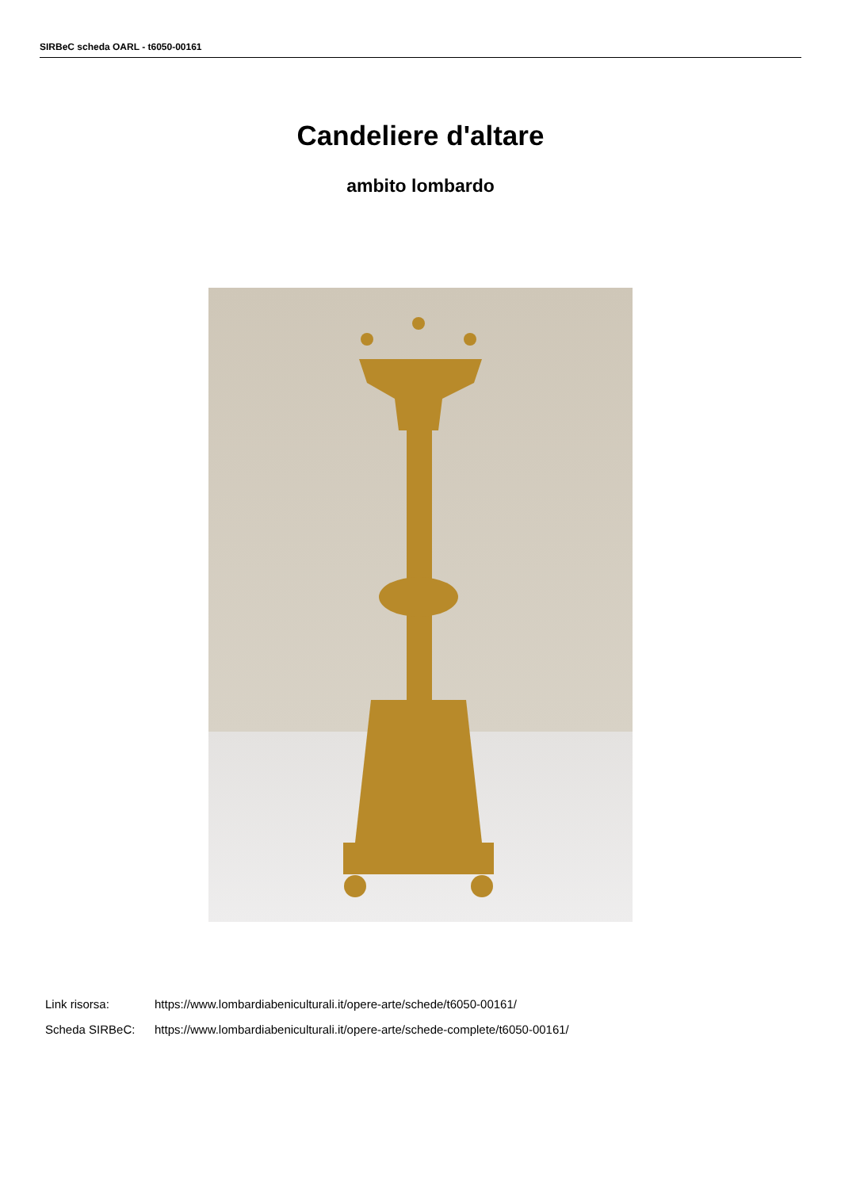SIRBeC scheda OARL - t6050-00161
Candeliere d'altare
ambito lombardo
Link risorsa: https://www.lombardiabeniculturali.it/opere-arte/schede/t6050-00161/
Scheda SIRBeC: https://www.lombardiabeniculturali.it/opere-arte/schede-complete/t6050-00161/